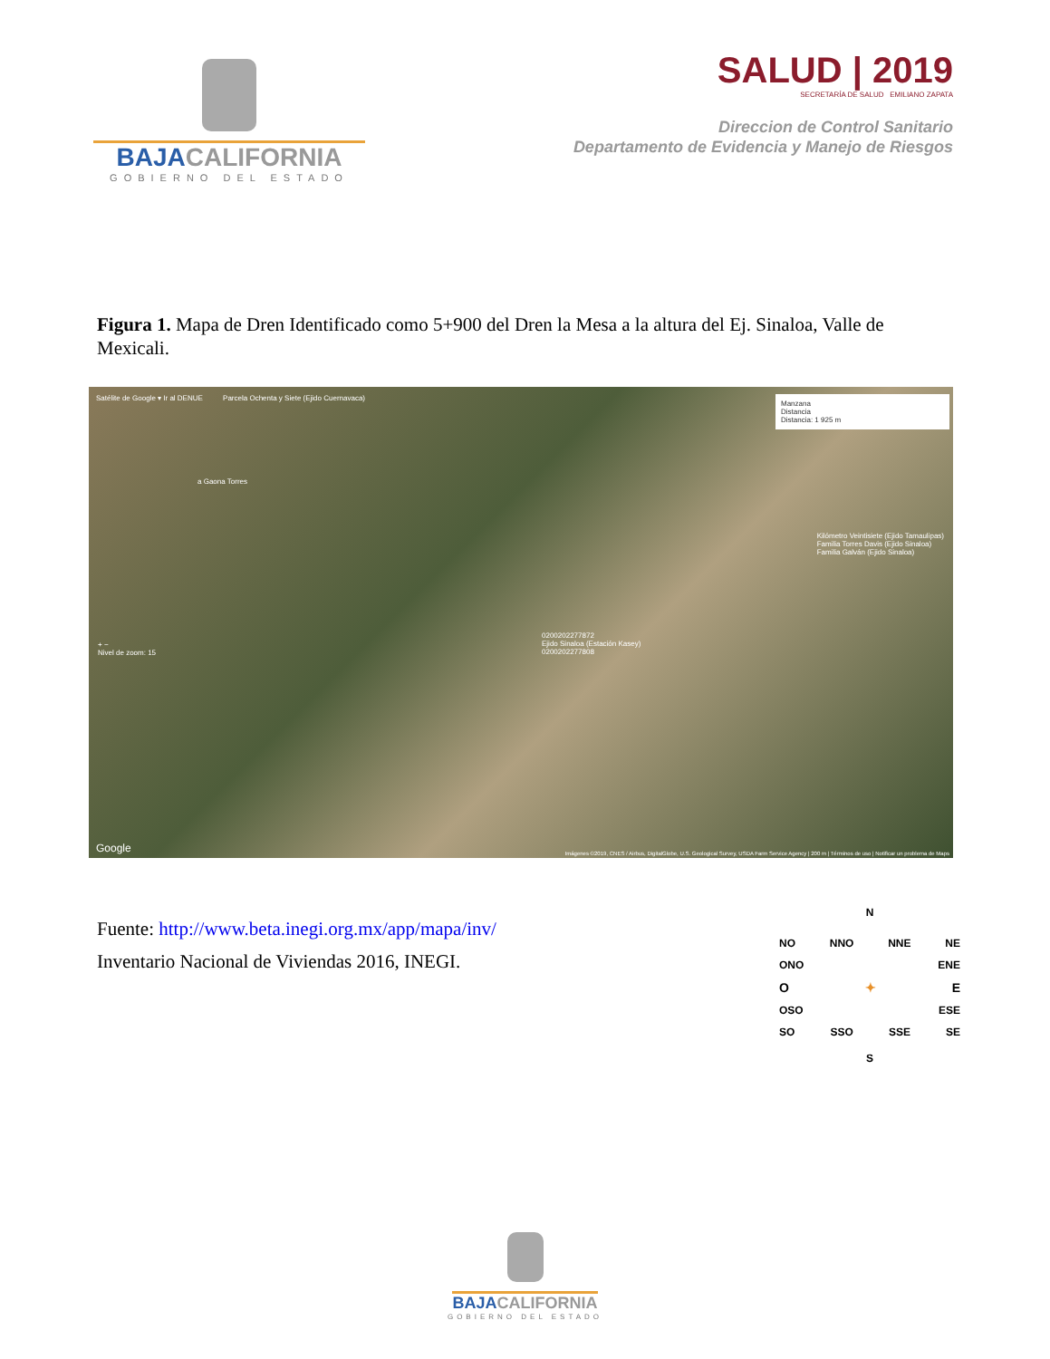BAJACALIFORNIA
GOBIERNO DEL ESTADO
SALUD | 2019
SECRETARÍA DE SALUD EMILIANO ZAPATA
Direccion de Control Sanitario
Departamento de Evidencia y Manejo de Riesgos
Figura 1. Mapa de Dren Identificado como 5+900 del Dren la Mesa a la altura del Ej. Sinaloa, Valle de Mexicali.
Satélite de Google ▾ Ir al DENUE Parcela Ochenta y Siete (Ejido Cuernavaca)
Manzana
Distancia
Distancia: 1 925 m
+ −
Nivel de zoom: 15
Kilómetro Veintisiete (Ejido Tamaulipas)
Familia Torres Davis (Ejido Sinaloa)
Familia Galván (Ejido Sinaloa)
0200202277872
Ejido Sinaloa (Estación Kasey)
0200202277808
a Gaona Torres
Google
Imágenes ©2019, CNES / Airbus, DigitalGlobe, U.S. Geological Survey, USDA Farm Service Agency | 200 m | Términos de uso | Notificar un problema de Maps
Fuente: http://www.beta.inegi.org.mx/app/mapa/inv/
Inventario Nacional de Viviendas 2016, INEGI.
N
NO NNO NNE NE
ONO ENE
O ✦ E
OSO ESE
SO SSO SSE SE
S
BAJACALIFORNIA
GOBIERNO DEL ESTADO